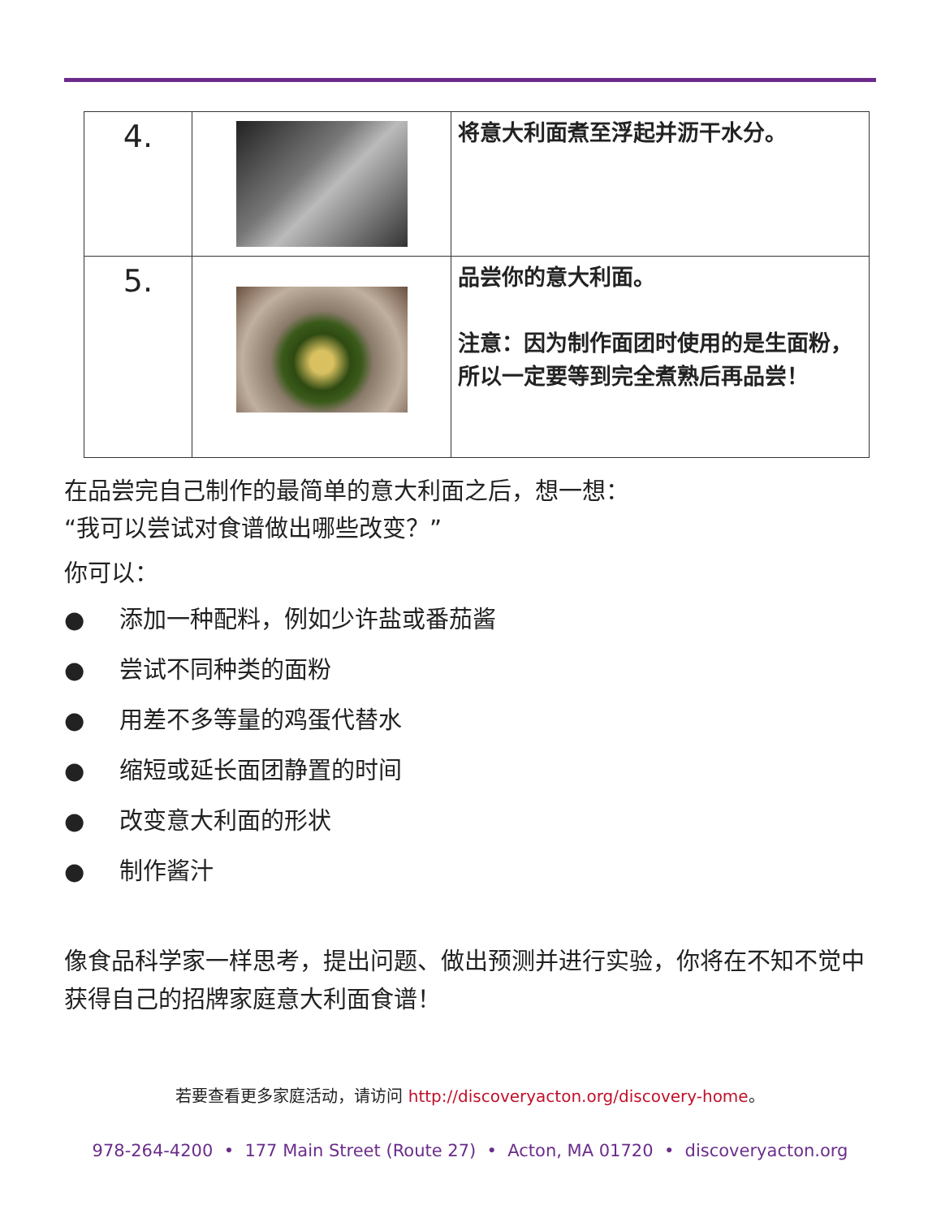| 4. | | 将意大利面煮至浮起并沥干水分。 |
| 5. | | 品尝你的意大利面。 注意：因为制作面团时使用的是生面粉，所以一定要等到完全煮熟后再品尝！ |
在品尝完自己制作的最简单的意大利面之后，想一想：
“我可以尝试对食谱做出哪些改变？”
你可以：
● 添加一种配料，例如少许盐或番茄酱
● 尝试不同种类的面粉
● 用差不多等量的鸡蛋代替水
● 缩短或延长面团静置的时间
● 改变意大利面的形状
● 制作酱汁
像食品科学家一样思考，提出问题、做出预测并进行实验，你将在不知不觉中获得自己的招牌家庭意大利面食谱！
若要查看更多家庭活动，请访问 http://discoveryacton.org/discovery-home。
978-264-4200 • 177 Main Street (Route 27) • Acton, MA 01720 • discoveryacton.org